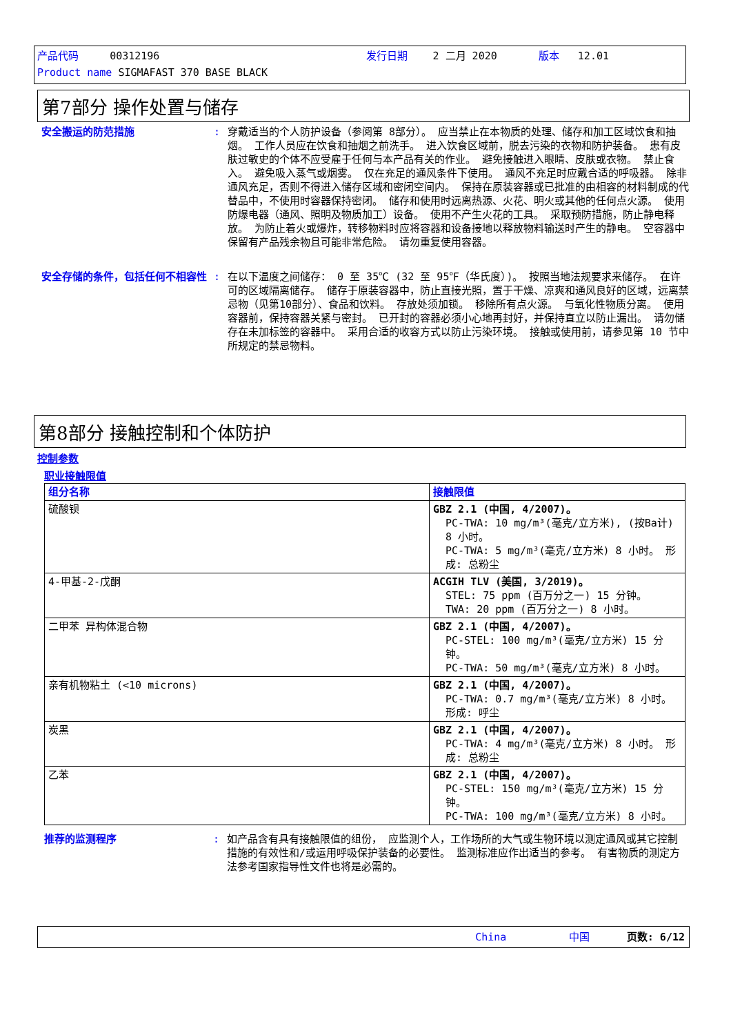产品代码 00312196 发行日期 2 二月 2020 版本 12.01
Product name SIGMAFAST 370 BASE BLACK
第7部分 操作处置与储存
安全搬运的防范措施 : 穿戴适当的个人防护设备（参阅第 8部分）。 应当禁止在本物质的处理、储存和加工区域饮食和抽烟。 工作人员应在饮食和抽烟之前洗手。 进入饮食区域前，脱去污染的衣物和防护装备。 患有皮肤过敏史的个体不应受雇于任何与本产品有关的作业。 避免接触进入眼睛、皮肤或衣物。 禁止食入。 避免吸入蒸气或烟雾。 仅在充足的通风条件下使用。 通风不充足时应戴合适的呼吸器。 除非通风充足，否则不得进入储存区域和密闭空间内。 保持在原装容器或已批准的由相容的材料制成的代替品中，不使用时容器保持密闭。 储存和使用时远离热源、火花、明火或其他的任何点火源。 使用防爆电器（通风、照明及物质加工）设备。 使用不产生火花的工具。 采取预防措施，防止静电释放。 为防止着火或爆炸，转移物料时应将容器和设备接地以释放物料输送时产生的静电。 空容器中保留有产品残余物且可能非常危险。 请勿重复使用容器。
安全存储的条件，包括任何不相容性 : 在以下温度之间储存： 0 至 35℃ (32 至 95℉（华氏度）)。 按照当地法规要求来储存。 在许可的区域隔离储存。 储存于原装容器中，防止直接光照，置于干燥、凉爽和通风良好的区域，远离禁忌物（见第10部分）、食品和饮料。 存放处须加锁。 移除所有点火源。 与氧化性物质分离。 使用容器前，保持容器关紧与密封。 已开封的容器必须小心地再封好，并保持直立以防止漏出。 请勿储存在未加标签的容器中。 采用合适的收容方式以防止污染环境。 接触或使用前，请参见第 10 节中所规定的禁忌物料。
第8部分 接触控制和个体防护
控制参数
职业接触限值
| 组分名称 | 接触限值 |
| --- | --- |
| 硫酸钡 | GBZ 2.1 (中国, 4/2007)。 PC-TWA: 10 mg/m³(毫克/立方米), (按Ba计) 8 小时。 PC-TWA: 5 mg/m³(毫克/立方米) 8 小时。 形成: 总粉尘 |
| 4-甲基-2-戊酮 | ACGIH TLV (美国, 3/2019)。 STEL: 75 ppm (百万分之一) 15 分钟。 TWA: 20 ppm (百万分之一) 8 小时。 |
| 二甲苯 异构体混合物 | GBZ 2.1 (中国, 4/2007)。 PC-STEL: 100 mg/m³(毫克/立方米) 15 分钟。 PC-TWA: 50 mg/m³(毫克/立方米) 8 小时。 |
| 亲有机物粘土 (<10 microns) | GBZ 2.1 (中国, 4/2007)。 PC-TWA: 0.7 mg/m³(毫克/立方米) 8 小时。 形成: 呼尘 |
| 炭黑 | GBZ 2.1 (中国, 4/2007)。 PC-TWA: 4 mg/m³(毫克/立方米) 8 小时。 形成: 总粉尘 |
| 乙苯 | GBZ 2.1 (中国, 4/2007)。 PC-STEL: 150 mg/m³(毫克/立方米) 15 分钟。 PC-TWA: 100 mg/m³(毫克/立方米) 8 小时。 |
推荐的监测程序 : 如产品含有具有接触限值的组份， 应监测个人，工作场所的大气或生物环境以测定通风或其它控制措施的有效性和/或运用呼吸保护装备的必要性。 监测标准应作出适当的参考。 有害物质的测定方法参考国家指导性文件也将是必需的。
China 中国 页数: 6/12